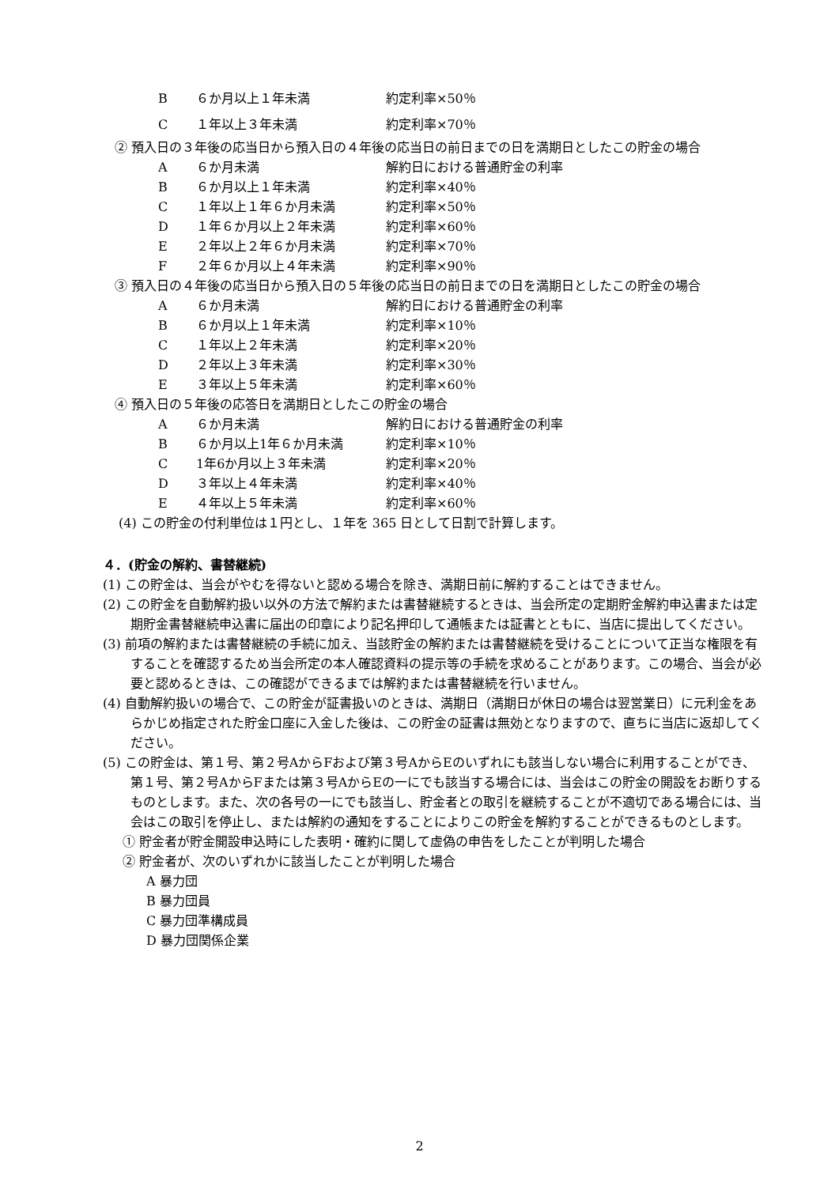B ６か月以上１年未満 約定利率×50％
C １年以上３年未満 約定利率×70％
② 預入日の３年後の応当日から預入日の４年後の応当日の前日までの日を満期日としたこの貯金の場合
A ６か月未満 解約日における普通貯金の利率
B ６か月以上１年未満 約定利率×40％
C １年以上１年６か月未満 約定利率×50％
D １年６か月以上２年未満 約定利率×60％
E ２年以上２年６か月未満 約定利率×70％
F ２年６か月以上４年未満 約定利率×90％
③ 預入日の４年後の応当日から預入日の５年後の応当日の前日までの日を満期日としたこの貯金の場合
A ６か月未満 解約日における普通貯金の利率
B ６か月以上１年未満 約定利率×10％
C １年以上２年未満 約定利率×20％
D ２年以上３年未満 約定利率×30％
E ３年以上５年未満 約定利率×60％
④ 預入日の５年後の応答日を満期日としたこの貯金の場合
A ６か月未満 解約日における普通貯金の利率
B ６か月以上1年６か月未満 約定利率×10％
C 1年6か月以上３年未満 約定利率×20％
D ３年以上４年未満 約定利率×40％
E ４年以上５年未満 約定利率×60％
(4) この貯金の付利単位は１円とし、１年を 365 日として日割で計算します。
４．(貯金の解約、書替継続)
(1) この貯金は、当会がやむを得ないと認める場合を除き、満期日前に解約することはできません。
(2) この貯金を自動解約扱い以外の方法で解約または書替継続するときは、当会所定の定期貯金解約申込書または定期貯金書替継続申込書に届出の印章により記名押印して通帳または証書とともに、当店に提出してください。
(3) 前項の解約または書替継続の手続に加え、当該貯金の解約または書替継続を受けることについて正当な権限を有することを確認するため当会所定の本人確認資料の提示等の手続を求めることがあります。この場合、当会が必要と認めるときは、この確認ができるまでは解約または書替継続を行いません。
(4) 自動解約扱いの場合で、この貯金が証書扱いのときは、満期日（満期日が休日の場合は翌営業日）に元利金をあらかじめ指定された貯金口座に入金した後は、この貯金の証書は無効となりますので、直ちに当店に返却してください。
(5) この貯金は、第１号、第２号AからFおよび第３号AからEのいずれにも該当しない場合に利用することができ、第１号、第２号AからFまたは第３号AからEの一にでも該当する場合には、当会はこの貯金の開設をお断りするものとします。また、次の各号の一にでも該当し、貯金者との取引を継続することが不適切である場合には、当会はこの取引を停止し、または解約の通知をすることによりこの貯金を解約することができるものとします。
① 貯金者が貯金開設申込時にした表明・確約に関して虚偽の申告をしたことが判明した場合
② 貯金者が、次のいずれかに該当したことが判明した場合
A 暴力団
B 暴力団員
C 暴力団準構成員
D 暴力団関係企業
2